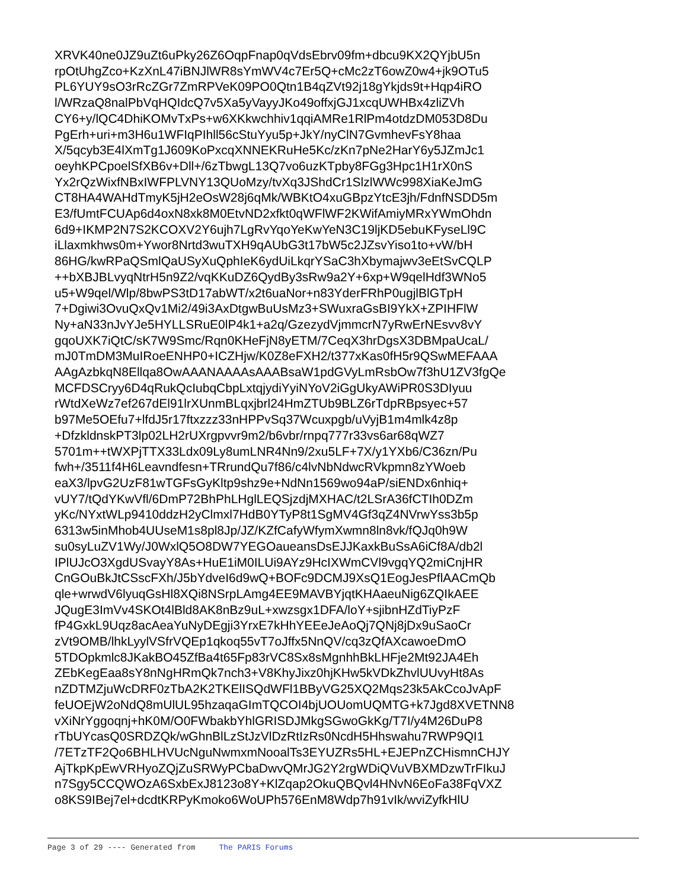XRVK40ne0JZ9uZt6uPky26Z6OqpFnap0qVdsEbrv09fm+dbcu9KX2QYjbU5n rpOtUhgZco+KzXnL47iBNJlWR8sYmWV4c7Er5Q+cMc2zT6owZ0w4+jk9OTu5 PL6YUY9sO3rRcZGr7ZmRPVeK09PO0Qtn1B4qZVt92j18gYkjds9t+Hqp4iRO l/WRzaQ8nalPbVqHQIdcQ7v5Xa5yVayyJKo49offxjGJ1xcqUWHBx4zliZVh CY6+y/lQC4DhiKOMvTxPs+w6XKkwchhiv1qqiAMRe1RlPm4otdzDM053D8Du PgErh+uri+m3H6u1WFIqPIhll56cStuYyu5p+JkY/nyClN7GvmhevFsY8haa X/5qcyb3E4lXmTg1J609KoPxcqXNNEKRuHe5Kc/zKn7pNe2HarY6y5JZmJc1 oeyhKPCpoelSfXB6v+Dll+/6zTbwgL13Q7vo6uzKTpby8FGg3Hpc1H1rX0nS Yx2rQzWixfNBxIWFPLVNY13QUoMzy/tvXq3JShdCr1SlzlWWc998XiaKeJmG CT8HA4WAHdTmyK5jH2eOsW28j6qMk/WBKtO4xuGBpzYtcE3jh/FdnfNSDD5m E3/fUmtFCUAp6d4oxN8xk8M0EtvND2xfkt0qWFlWF2KWifAmiyMRxYWmOhdn 6d9+IKMP2N7S2KCOXV2Y6ujh7LgRvYqoYeKwYeN3C19ljKD5ebuKFyseLl9C iLlaxmkhws0m+Ywor8Nrtd3wuTXH9qAUbG3t17bW5c2JZsvYiso1to+vW/bH 86HG/kwRPaQSmlQaUSyXuQphIeK6ydUiLkqrYSaC3hXbymajwv3eEtSvCQLP ++bXBJBLvyqNtrH5n9Z2/vqKKuDZ6QydBy3sRw9a2Y+6xp+W9qelHdf3WNo5 u5+W9qel/Wlp/8bwPS3tD17abWT/x2t6uaNor+n83YderFRhP0ugjlBlGTpH 7+Dgiwi3OvuQxQv1Mi2/49i3AxDtgwBuUsMz3+SWuxraGsBI9YkX+ZPIHFlW Ny+aN33nJvYJe5HYLLSRuE0lP4k1+a2q/GzezydVjmmcrN7yRwErNEsvv8vY gqoUXK7iQtC/sK7W9Smc/Rqn0KHeFjN8yETM/7CeqX3hrDgsX3DBMpaUcaL/ mJ0TmDM3MuIRoeENHP0+ICZHjw/K0Z8eFXH2/t377xKas0fH5r9QSwMEFAAA AAgAzbkqN8Ellqa8OwAAANAAAAsAAABsaW1pdGVyLmRsbOw7f3hU1ZV3fgQe MCFDSCryy6D4qRukQcIubqCbpLxtqjydiYyiNYoV2iGgUkyAWiPR0S3DIyuu rWtdXeWz7ef267dEl91lrXUnmBLqxjbrl24HmZTUb9BLZ6rTdpRBpsyec+57 b97Me5OEfu7+lfdJ5r17ftxzzz33nHPPvSq37Wcuxpgb/uVyjB1m4mlk4z8p +DfzkldnskPT3lp02LH2rUXrgpvvr9m2/b6vbr/rnpq777r33vs6ar68qWZ7 5701m++tWXPjTTX33Ldx09Ly8umLNR4Nn9/2xu5LF+7X/y1YXb6/C36zn/Pu fwh+/3511f4H6Leavndfesn+TRrundQu7f86/c4lvNbNdwcRVkpmn8zYWoeb eaX3/lpvG2UzF81wTGFsGyKltp9shz9e+NdNn1569wo94aP/siENDx6nhiq+ vUY7/tQdYKwVfl/6DmP72BhPhLHglLEQSjzdjMXHAC/t2LSrA36fCTIh0DZm yKc/NYxtWLp9410ddzH2yClmxl7HdB0YTyP8t1SgMV4Gf3qZ4NVrwYss3b5p 6313w5inMhob4UUseM1s8pl8Jp/JZ/KZfCafyWfymXwmn8ln8vk/fQJq0h9W su0syLuZV1Wy/J0WxlQ5O8DW7YEGOaueansDsEJJKaxkBuSsA6iCf8A/db2l IPlUJcO3XgdUSvayY8As+HuE1iM0ILUi9AYz9HcIXWmCVl9vgqYQ2miCnjHR CnGOuBkJtCSscFXh/J5bYdveI6d9wQ+BOFc9DCMJ9XsQ1EogJesPflAACmQb qle+wrwdV6lyuqGsHl8XQi8NSrpLAmg4EE9MAVBYjqtKHAaeuNig6ZQIkAEE JQugE3ImVv4SKOt4lBld8AK8nBz9uL+xwzsgx1DFA/loY+sjibnHZdTiyPzF fP4GxkL9Uqz8acAeaYuNyDEgji3YrxE7kHhYEEeJeAoQj7QNj8jDx9uSaoCr zVt9OMB/lhkLyylVSfrVQEp1qkoq55vT7oJffx5NnQV/cq3zQfAXcawoeDmO 5TDOpkmlc8JKakBO45ZfBa4t65Fp83rVC8Sx8sMgnhhBkLHFje2Mt92JA4Eh ZEbKegEaa8sY8nNgHRmQk7nch3+V8KhyJixz0hjKHw5kVDkZhvlUUvyHt8As nZDTMZjuWcDRF0zTbA2K2TKElISQdWFl1BByVG25XQ2Mqs23k5AkCcoJvApF feUOEjW2oNdQ8mUlUL95hzaqaGImTQCOI4bjUOUomUQMTG+k7Jgd8XVETNN8 vXiNrYggoqnj+hK0M/O0FWbakbYhlGRISDJMkgSGwoGkKg/T7I/y4M26DuP8 rTbUYcasQ0SRDZQk/wGhnBlLzStJzVlDzRtIzRs0NcdH5Hhswahu7RWP9QI1 /7ETzTF2Qo6BHLHVUcNguNwmxmNooalTs3EYUZRs5HL+EJEPnZCHismnCHJY AjTkpKpEwVRHyoZQjZuSRWyPCbaDwvQMrJG2Y2rgWDiQVuVBXMDzwTrFIkuJ n7Sgy5CCQWOzA6SxbExJ8123o8Y+KlZqap2OkuQBQvl4HNvN6EoFa38FqVXZ o8KS9IBej7el+dcdtKRPyKmoko6WoUPh576EnM8Wdp7h91vIk/wviZyfkHlU
Page 3 of 29 ---- Generated from The PARIS Forums